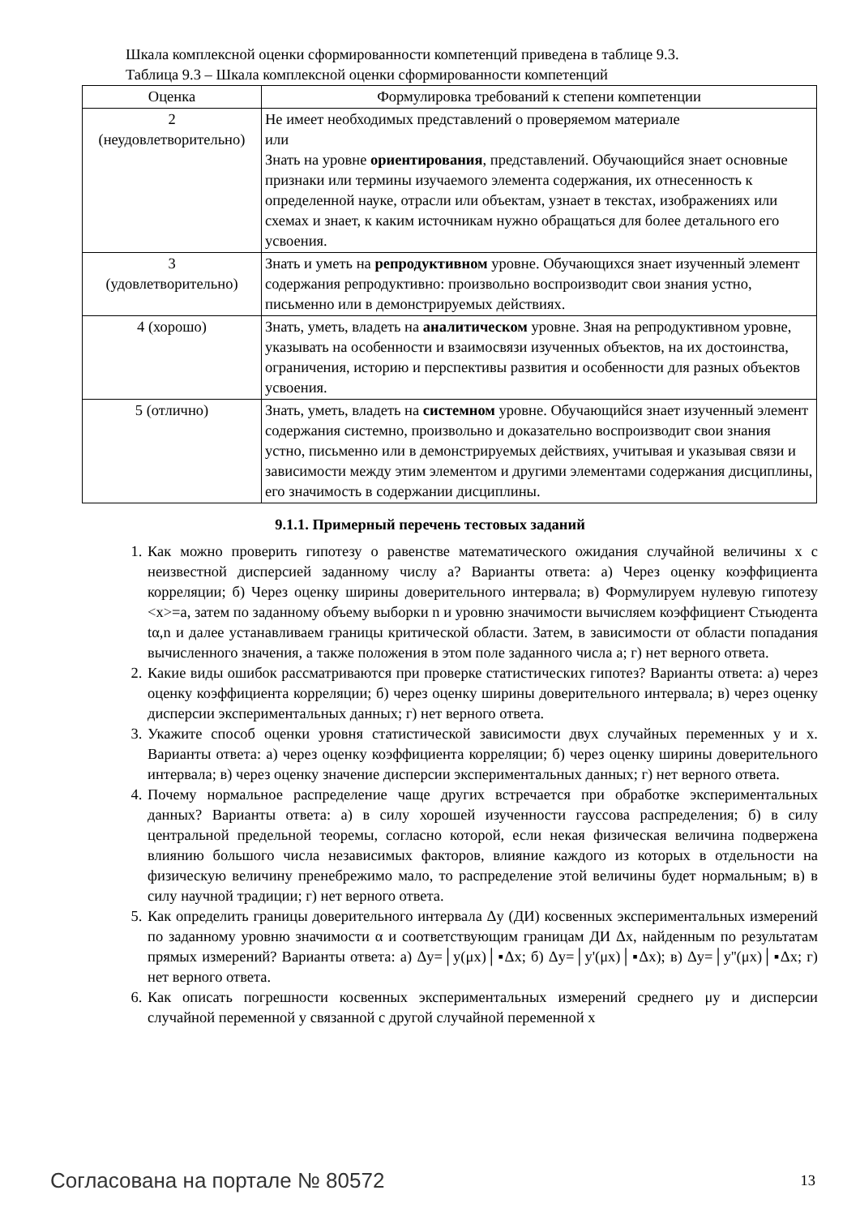Шкала комплексной оценки сформированности компетенций приведена в таблице 9.3.
Таблица 9.3 – Шкала комплексной оценки сформированности компетенций
| Оценка | Формулировка требований к степени компетенции |
| --- | --- |
| 2 (неудовлетворительно) | Не имеет необходимых представлений о проверяемом материале или Знать на уровне ориентирования , представлений. Обучающийся знает основные признаки или термины изучаемого элемента содержания, их отнесенность к определенной науке, отрасли или объектам, узнает в текстах, изображениях или схемах и знает, к каким источникам нужно обращаться для более детального его усвоения. |
| 3 (удовлетворительно) | Знать и уметь на репродуктивном уровне. Обучающихся знает изученный элемент содержания репродуктивно: произвольно воспроизводит свои знания устно, письменно или в демонстрируемых действиях. |
| 4 (хорошо) | Знать, уметь, владеть на аналитическом уровне. Зная на репродуктивном уровне, указывать на особенности и взаимосвязи изученных объектов, на их достоинства, ограничения, историю и перспективы развития и особенности для разных объектов усвоения. |
| 5 (отлично) | Знать, уметь, владеть на системном уровне. Обучающийся знает изученный элемент содержания системно, произвольно и доказательно воспроизводит свои знания устно, письменно или в демонстрируемых действиях, учитывая и указывая связи и зависимости между этим элементом и другими элементами содержания дисциплины, его значимость в содержании дисциплины. |
9.1.1. Примерный перечень тестовых заданий
1. Как можно проверить гипотезу о равенстве математического ожидания случайной величины x с неизвестной дисперсией заданному числу a? Варианты ответа: а) Через оценку коэффициента корреляции; б) Через оценку ширины доверительного интервала; в) Формулируем нулевую гипотезу <x>=a, затем по заданному объему выборки n и уровню значимости вычисляем коэффициент Стьюдента tα,n и далее устанавливаем границы критической области. Затем, в зависимости от области попадания вычисленного значения, а также положения в этом поле заданного числа a; г) нет верного ответа.
2. Какие виды ошибок рассматриваются при проверке статистических гипотез? Варианты ответа: а) через оценку коэффициента корреляции; б) через оценку ширины доверительного интервала; в) через оценку дисперсии экспериментальных данных; г) нет верного ответа.
3. Укажите способ оценки уровня статистической зависимости двух случайных переменных y и x. Варианты ответа: а) через оценку коэффициента корреляции; б) через оценку ширины доверительного интервала; в) через оценку значение дисперсии экспериментальных данных; г) нет верного ответа.
4. Почему нормальное распределение чаще других встречается при обработке экспериментальных данных? Варианты ответа: а) в силу хорошей изученности гауссова распределения; б) в силу центральной предельной теоремы, согласно которой, если некая физическая величина подвержена влиянию большого числа независимых факторов, влияние каждого из которых в отдельности на физическую величину пренебрежимо мало, то распределение этой величины будет нормальным; в) в силу научной традиции; г) нет верного ответа.
5. Как определить границы доверительного интервала Δy (ДИ) косвенных экспериментальных измерений по заданному уровню значимости α и соответствующим границам ДИ Δx, найденным по результатам прямых измерений? Варианты ответа: а) Δy=│y(μx)│▪Δx; б) Δy=│y'(μx)│▪Δx); в) Δy=│y''(μx)│▪Δx; г) нет верного ответа.
6. Как описать погрешности косвенных экспериментальных измерений среднего μy и дисперсии случайной переменной y связанной с другой случайной переменной x
Согласована на портале № 80572 13